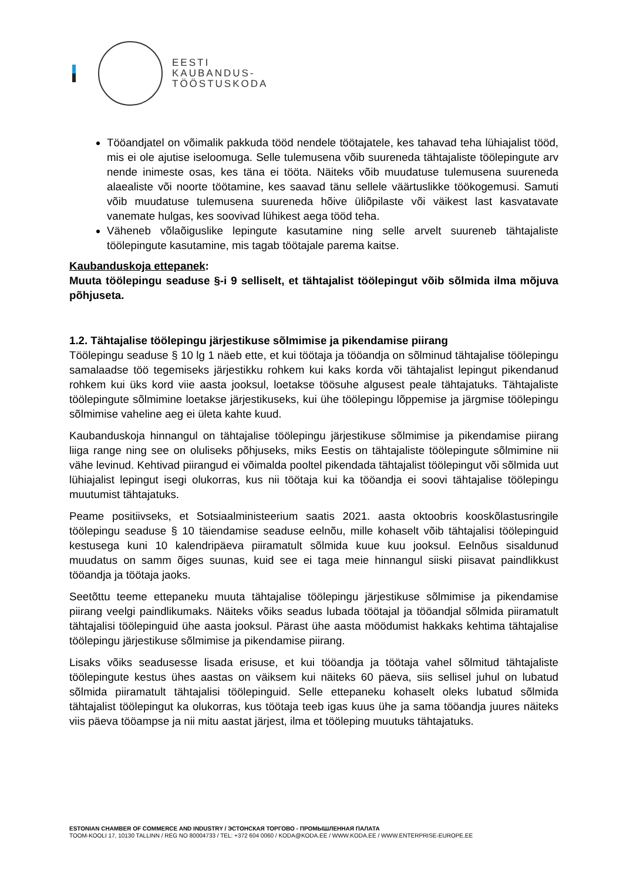EESTI
KAUBANDUS-
TÖÖSTUSKODA
Tööandjatel on võimalik pakkuda tööd nendele töötajatele, kes tahavad teha lühiajalist tööd, mis ei ole ajutise iseloomuga. Selle tulemusena võib suureneda tähtajaliste töölepingute arv nende inimeste osas, kes täna ei tööta. Näiteks võib muudatuse tulemusena suureneda alaealiste või noorte töötamine, kes saavad tänu sellele väärtuslikke töökogemusi. Samuti võib muudatuse tulemusena suureneda hõive üliõpilaste või väikest last kasvatavate vanemate hulgas, kes soovivad lühikest aega tööd teha.
Väheneb võlaõiguslike lepingute kasutamine ning selle arvelt suureneb tähtajaliste töölepingute kasutamine, mis tagab töötajale parema kaitse.
Kaubanduskoja ettepanek:
Muuta töölepingu seaduse §-i 9 selliselt, et tähtajalist töölepingut võib sõlmida ilma mõjuva põhjuseta.
1.2. Tähtajalise töölepingu järjestikuse sõlmimise ja pikendamise piirang
Töölepingu seaduse § 10 lg 1 näeb ette, et kui töötaja ja tööandja on sõlminud tähtajalise töölepingu samalaadse töö tegemiseks järjestikku rohkem kui kaks korda või tähtajalist lepingut pikendanud rohkem kui üks kord viie aasta jooksul, loetakse töösuhe algusest peale tähtajatuks. Tähtajaliste töölepingute sõlmimine loetakse järjestikuseks, kui ühe töölepingu lõppemise ja järgmise töölepingu sõlmimise vaheline aeg ei ületa kahte kuud.
Kaubanduskoja hinnangul on tähtajalise töölepingu järjestikuse sõlmimise ja pikendamise piirang liiga range ning see on oluliseks põhjuseks, miks Eestis on tähtajaliste töölepingute sõlmimine nii vähe levinud. Kehtivad piirangud ei võimalda pooltel pikendada tähtajalist töölepingut või sõlmida uut lühiajalist lepingut isegi olukorras, kus nii töötaja kui ka tööandja ei soovi tähtajalise töölepingu muutumist tähtajatuks.
Peame positiivseks, et Sotsiaalministeerium saatis 2021. aasta oktoobris kooskõlastusringile töölepingu seaduse § 10 täiendamise seaduse eelnõu, mille kohaselt võib tähtajalisi töölepinguid kestusega kuni 10 kalendripäeva piiramatult sõlmida kuue kuu jooksul. Eelnõus sisaldunud muudatus on samm õiges suunas, kuid see ei taga meie hinnangul siiski piisavat paindlikkust tööandja ja töötaja jaoks.
Seetõttu teeme ettepaneku muuta tähtajalise töölepingu järjestikuse sõlmimise ja pikendamise piirang veelgi paindlikumaks. Näiteks võiks seadus lubada töötajal ja tööandjal sõlmida piiramatult tähtajalisi töölepinguid ühe aasta jooksul. Pärast ühe aasta möödumist hakkaks kehtima tähtajalise töölepingu järjestikuse sõlmimise ja pikendamise piirang.
Lisaks võiks seadusesse lisada erisuse, et kui tööandja ja töötaja vahel sõlmitud tähtajaliste töölepingute kestus ühes aastas on väiksem kui näiteks 60 päeva, siis sellisel juhul on lubatud sõlmida piiramatult tähtajalisi töölepinguid. Selle ettepaneku kohaselt oleks lubatud sõlmida tähtajalist töölepingut ka olukorras, kus töötaja teeb igas kuus ühe ja sama tööandja juures näiteks viis päeva tööampse ja nii mitu aastat järjest, ilma et tööleping muutuks tähtajatuks.
ESTONIAN CHAMBER OF COMMERCE AND INDUSTRY / ЭСТОНСКАЯ ТОРГОВО - ПРОМЫШЛЕННАЯ ПАЛАТА
TOOM-KOOLI 17, 10130 TALLINN / REG NO 80004733 / TEL: +372 604 0060 / KODA@KODA.EE / WWW.KODA.EE / WWW.ENTERPRISE-EUROPE.EE